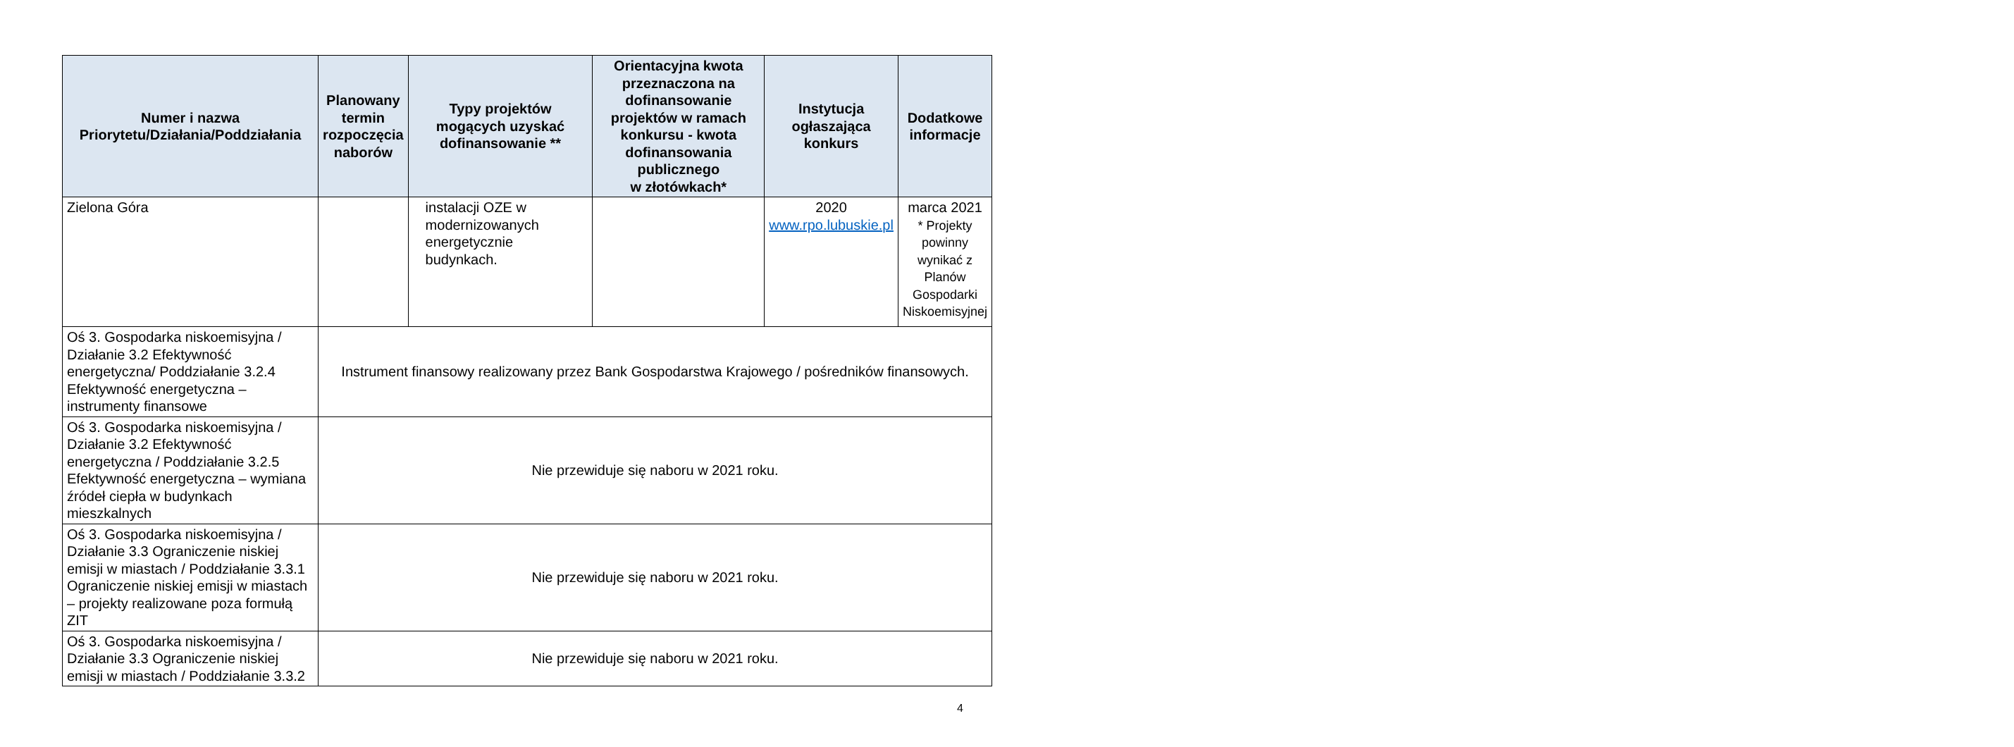| Numer i nazwa Priorytetu/Działania/Poddziałania | Planowany termin rozpoczęcia naborów | Typy projektów mogących uzyskać dofinansowanie ** | Orientacyjna kwota przeznaczona na dofinansowanie projektów w ramach konkursu - kwota dofinansowania publicznego w złotówkach* | Instytucja ogłaszająca konkurs | Dodatkowe informacje |
| --- | --- | --- | --- | --- | --- |
| Zielona Góra | | instalacji OZE w modernizowanych energetycznie budynkach. | | 2020 www.rpo.lubuskie.pl | marca 2021 * Projekty powinny wynikać z Planów Gospodarki Niskoemisyjnej |
| Oś 3. Gospodarka niskoemisyjna / Działanie 3.2 Efektywność energetyczna/ Poddziałanie 3.2.4 Efektywność energetyczna – instrumenty finansowe | Instrument finansowy realizowany przez Bank Gospodarstwa Krajowego / pośredników finansowych. | | | | |
| Oś 3. Gospodarka niskoemisyjna / Działanie 3.2 Efektywność energetyczna / Poddziałanie 3.2.5 Efektywność energetyczna – wymiana źródeł ciepła w budynkach mieszkalnych | Nie przewiduje się naboru w 2021 roku. | | | | |
| Oś 3. Gospodarka niskoemisyjna / Działanie 3.3 Ograniczenie niskiej emisji w miastach / Poddziałanie 3.3.1 Ograniczenie niskiej emisji w miastach – projekty realizowane poza formułą ZIT | Nie przewiduje się naboru w 2021 roku. | | | | |
| Oś 3. Gospodarka niskoemisyjna / Działanie 3.3 Ograniczenie niskiej emisji w miastach / Poddziałanie 3.3.2 | Nie przewiduje się naboru w 2021 roku. | | | | |
4